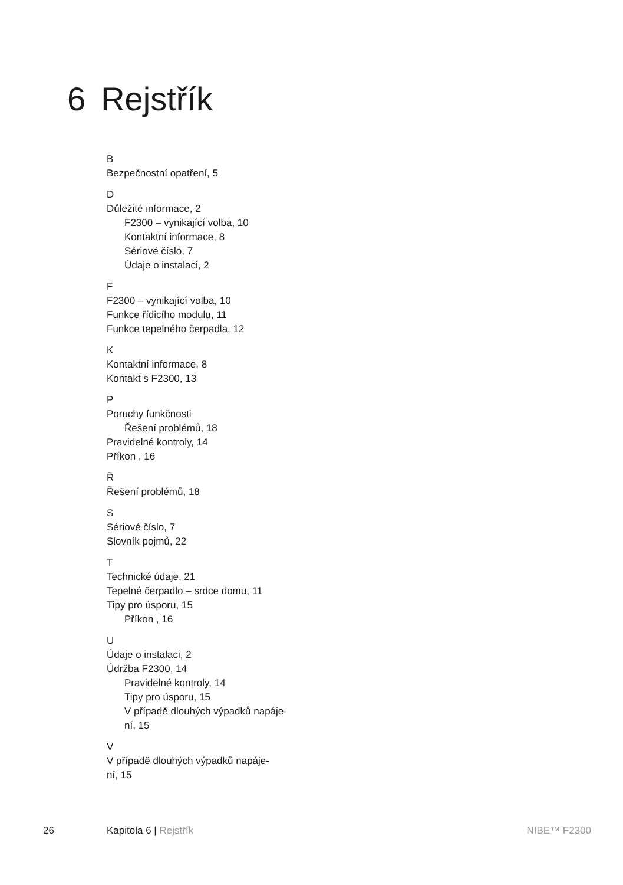6 Rejstřík
B
Bezpečnostní opatření, 5
D
Důležité informace, 2
F2300 – vynikající volba, 10
Kontaktní informace, 8
Sériové číslo, 7
Údaje o instalaci, 2
F
F2300 – vynikající volba, 10
Funkce řídicího modulu, 11
Funkce tepelného čerpadla, 12
K
Kontaktní informace, 8
Kontakt s F2300, 13
P
Poruchy funkčnosti
Řešení problémů, 18
Pravidelné kontroly, 14
Příkon , 16
Ř
Řešení problémů, 18
S
Sériové číslo, 7
Slovník pojmů, 22
T
Technické údaje, 21
Tepelné čerpadlo – srdce domu, 11
Tipy pro úsporu, 15
Příkon , 16
U
Údaje o instalaci, 2
Údržba F2300, 14
Pravidelné kontroly, 14
Tipy pro úsporu, 15
V případě dlouhých výpadků napáje-
ní, 15
V
V případě dlouhých výpadků napáje-
ní, 15
26 Kapitola 6 | Rejstřík NIBE™ F2300